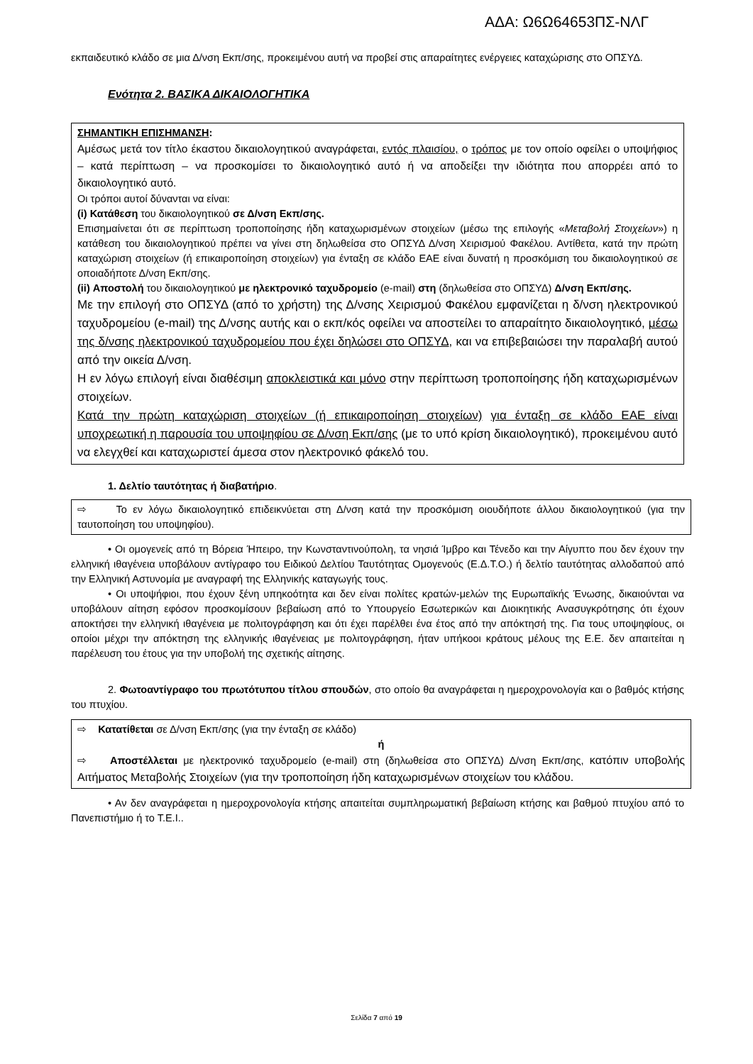ΑΔΑ: Ω6Ω64653ΠΣ-ΝΛΓ
εκπαιδευτικό κλάδο σε μια Δ/νση Εκπ/σης, προκειμένου αυτή να προβεί στις απαραίτητες ενέργειες καταχώρισης στο ΟΠΣΥΔ.
Ενότητα 2. ΒΑΣΙΚΑ ΔΙΚΑΙΟΛΟΓΗΤΙΚΑ
ΣΗΜΑΝΤΙΚΗ ΕΠΙΣΗΜΑΝΣΗ:
Αμέσως μετά τον τίτλο έκαστου δικαιολογητικού αναγράφεται, εντός πλαισίου, ο τρόπος με τον οποίο οφείλει ο υποψήφιος – κατά περίπτωση – να προσκομίσει το δικαιολογητικό αυτό ή να αποδείξει την ιδιότητα που απορρέει από το δικαιολογητικό αυτό.
Οι τρόποι αυτοί δύνανται να είναι:
(i) Κατάθεση του δικαιολογητικού σε Δ/νση Εκπ/σης.
Επισημαίνεται ότι σε περίπτωση τροποποίησης ήδη καταχωρισμένων στοιχείων (μέσω της επιλογής «Μεταβολή Στοιχείων») η κατάθεση του δικαιολογητικού πρέπει να γίνει στη δηλωθείσα στο ΟΠΣΥΔ Δ/νση Χειρισμού Φακέλου. Αντίθετα, κατά την πρώτη καταχώριση στοιχείων (ή επικαιροποίηση στοιχείων) για ένταξη σε κλάδο ΕΑΕ είναι δυνατή η προσκόμιση του δικαιολογητικού σε οποιαδήποτε Δ/νση Εκπ/σης.
(ii) Αποστολή του δικαιολογητικού με ηλεκτρονικό ταχυδρομείο (e-mail) στη (δηλωθείσα στο ΟΠΣΥΔ) Δ/νση Εκπ/σης.
Με την επιλογή στο ΟΠΣΥΔ (από το χρήστη) της Δ/νσης Χειρισμού Φακέλου εμφανίζεται η δ/νση ηλεκτρονικού ταχυδρομείου (e-mail) της Δ/νσης αυτής και ο εκπ/κός οφείλει να αποστείλει το απαραίτητο δικαιολογητικό, μέσω της δ/νσης ηλεκτρονικού ταχυδρομείου που έχει δηλώσει στο ΟΠΣΥΔ, και να επιβεβαιώσει την παραλαβή αυτού από την οικεία Δ/νση.
Η εν λόγω επιλογή είναι διαθέσιμη αποκλειστικά και μόνο στην περίπτωση τροποποίησης ήδη καταχωρισμένων στοιχείων.
Κατά την πρώτη καταχώριση στοιχείων (ή επικαιροποίηση στοιχείων) για ένταξη σε κλάδο ΕΑΕ είναι υποχρεωτική η παρουσία του υποψηφίου σε Δ/νση Εκπ/σης (με το υπό κρίση δικαιολογητικό), προκειμένου αυτό να ελεγχθεί και καταχωριστεί άμεσα στον ηλεκτρονικό φάκελό του.
1. Δελτίο ταυτότητας ή διαβατήριο.
⇨ Το εν λόγω δικαιολογητικό επιδεικνύεται στη Δ/νση κατά την προσκόμιση οιουδήποτε άλλου δικαιολογητικού (για την ταυτοποίηση του υποψηφίου).
• Οι ομογενείς από τη Βόρεια Ήπειρο, την Κωνσταντινούπολη, τα νησιά Ίμβρο και Τένεδο και την Αίγυπτο που δεν έχουν την ελληνική ιθαγένεια υποβάλουν αντίγραφο του Ειδικού Δελτίου Ταυτότητας Ομογενούς (Ε.Δ.Τ.Ο.) ή δελτίο ταυτότητας αλλοδαπού από την Ελληνική Αστυνομία με αναγραφή της Ελληνικής καταγωγής τους.
• Οι υποψήφιοι, που έχουν ξένη υπηκοότητα και δεν είναι πολίτες κρατών-μελών της Ευρωπαϊκής Ένωσης, δικαιούνται να υποβάλουν αίτηση εφόσον προσκομίσουν βεβαίωση από το Υπουργείο Εσωτερικών και Διοικητικής Ανασυγκρότησης ότι έχουν αποκτήσει την ελληνική ιθαγένεια με πολιτογράφηση και ότι έχει παρέλθει ένα έτος από την απόκτησή της. Για τους υποψηφίους, οι οποίοι μέχρι την απόκτηση της ελληνικής ιθαγένειας με πολιτογράφηση, ήταν υπήκοοι κράτους μέλους της Ε.Ε. δεν απαιτείται η παρέλευση του έτους για την υποβολή της σχετικής αίτησης.
2. Φωτοαντίγραφο του πρωτότυπου τίτλου σπουδών, στο οποίο θα αναγράφεται η ημεροχρονολογία και ο βαθμός κτήσης του πτυχίου.
⇨ Κατατίθεται σε Δ/νση Εκπ/σης (για την ένταξη σε κλάδο)
ή
⇨ Αποστέλλεται με ηλεκτρονικό ταχυδρομείο (e-mail) στη (δηλωθείσα στο ΟΠΣΥΔ) Δ/νση Εκπ/σης, κατόπιν υποβολής Αιτήματος Μεταβολής Στοιχείων (για την τροποποίηση ήδη καταχωρισμένων στοιχείων του κλάδου.
• Αν δεν αναγράφεται η ημεροχρονολογία κτήσης απαιτείται συμπληρωματική βεβαίωση κτήσης και βαθμού πτυχίου από το Πανεπιστήμιο ή το Τ.Ε.Ι..
Σελίδα 7 από 19